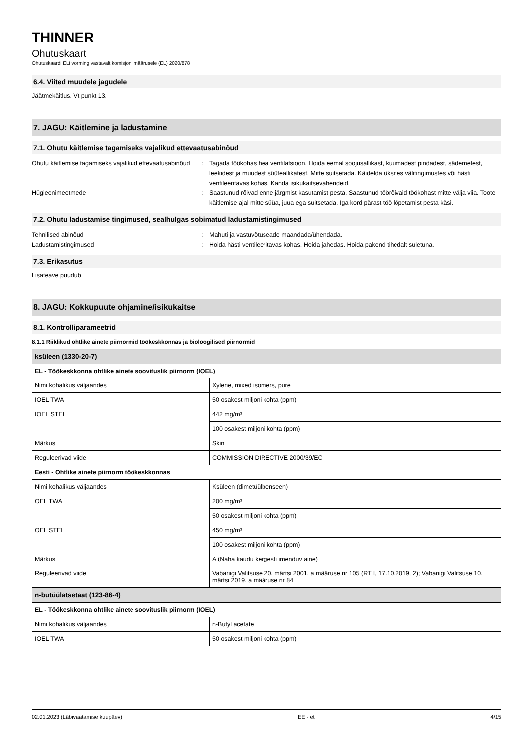THINNER
Ohutuskaart
Ohutuskaardi ELi vorming vastavalt komisjoni määrusele (EL) 2020/878
6.4. Viited muudele jagudele
Jäätmekäitlus. Vt punkt 13.
7. JAGU: Käitlemine ja ladustamine
7.1. Ohutu käitlemise tagamiseks vajalikud ettevaatusabinõud
Ohutu käitlemise tagamiseks vajalikud ettevaatusabinõud
: Tagada töökohas hea ventilatsioon. Hoida eemal soojusallikast, kuumadest pindadest, sädemetest, leekidest ja muudest süüteallikatest. Mitte suitsetada. Käidelda üksnes välitingimustes või hästi ventileeritavas kohas. Kanda isikukaitsevahendeid.
Hügieenimeetmede : Saastunud rõivad enne järgmist kasutamist pesta. Saastunud töörõivaid töökohast mitte välja viia. Toote käitlemise ajal mitte süüa, juua ega suitsetada. Iga kord pärast töö lõpetamist pesta käsi.
7.2. Ohutu ladustamise tingimused, sealhulgas sobimatud ladustamistingimused
Tehnilised abinõud : Mahuti ja vastuvõtuseade maandada/ühendada.
Ladustamistingimused : Hoida hästi ventileeritavas kohas. Hoida jahedas. Hoida pakend tihedalt suletuna.
7.3. Erikasutus
Lisateave puudub
8. JAGU: Kokkupuute ohjamine/isikukaitse
8.1. Kontrolliparameetrid
8.1.1 Riiklikud ohtlike ainete piirnormid töökeskkonnas ja bioloogilised piirnormid
| ksüleen (1330-20-7) | |
| --- | --- |
| EL - Töökeskkonna ohtlike ainete soovituslik piirnorm (IOEL) | |
| Nimi kohalikus väljaandes | Xylene, mixed isomers, pure |
| IOEL TWA | 50 osakest miljoni kohta (ppm) |
| IOEL STEL | 442 mg/m³ |
| | 100 osakest miljoni kohta (ppm) |
| Märkus | Skin |
| Reguleerivad viide | COMMISSION DIRECTIVE 2000/39/EC |
| Eesti - Ohtlike ainete piirnorm töökeskkonnas | |
| Nimi kohalikus väljaandes | Ksüleen (dimetüülbenseen) |
| OEL TWA | 200 mg/m³ |
| | 50 osakest miljoni kohta (ppm) |
| OEL STEL | 450 mg/m³ |
| | 100 osakest miljoni kohta (ppm) |
| Märkus | A (Naha kaudu kergesti imenduv aine) |
| Reguleerivad viide | Vabariigi Valitsuse 20. märtsi 2001. a määruse nr 105 (RT I, 17.10.2019, 2); Vabariigi Valitsuse 10. märtsi 2019. a määruse nr 84 |
| n-butüülatsetaat (123-86-4) | |
| EL - Töökeskkonna ohtlike ainete soovituslik piirnorm (IOEL) | |
| Nimi kohalikus väljaandes | n-Butyl acetate |
| IOEL TWA | 50 osakest miljoni kohta (ppm) |
02.01.2023 (Läbivaatamise kuupäev) EE - et 4/15